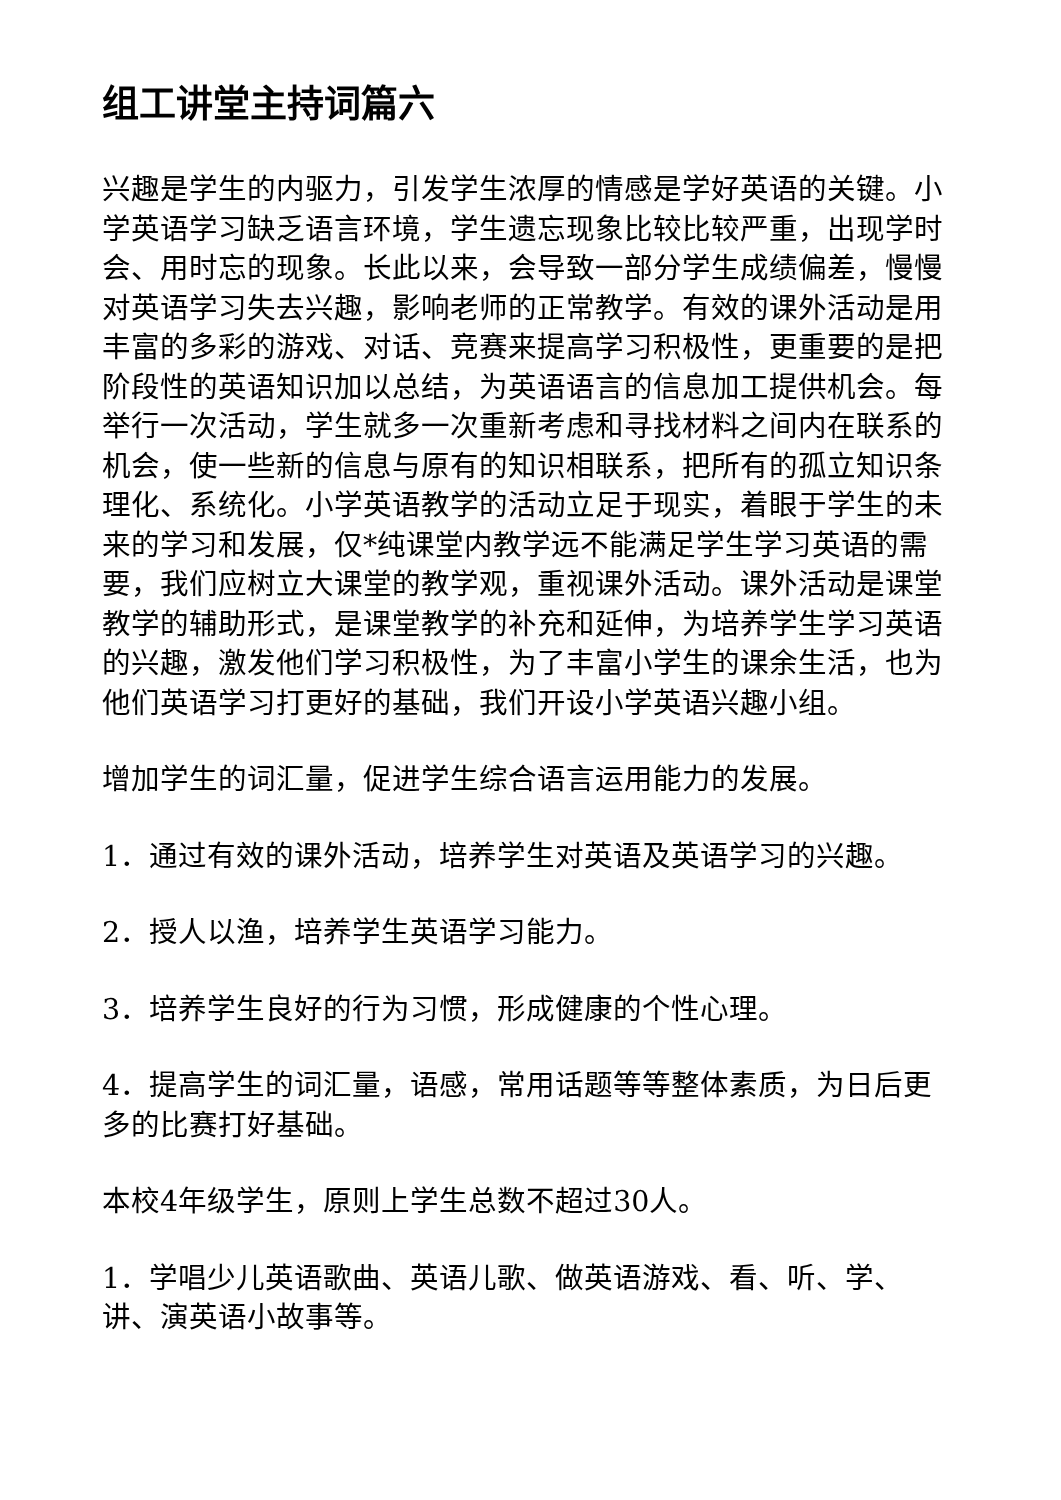组工讲堂主持词篇六
兴趣是学生的内驱力，引发学生浓厚的情感是学好英语的关键。小学英语学习缺乏语言环境，学生遗忘现象比较比较严重，出现学时会、用时忘的现象。长此以来，会导致一部分学生成绩偏差，慢慢对英语学习失去兴趣，影响老师的正常教学。有效的课外活动是用丰富的多彩的游戏、对话、竞赛来提高学习积极性，更重要的是把阶段性的英语知识加以总结，为英语语言的信息加工提供机会。每举行一次活动，学生就多一次重新考虑和寻找材料之间内在联系的机会，使一些新的信息与原有的知识相联系，把所有的孤立知识条理化、系统化。小学英语教学的活动立足于现实，着眼于学生的未来的学习和发展，仅*纯课堂内教学远不能满足学生学习英语的需要，我们应树立大课堂的教学观，重视课外活动。课外活动是课堂教学的辅助形式，是课堂教学的补充和延伸，为培养学生学习英语的兴趣，激发他们学习积极性，为了丰富小学生的课余生活，也为他们英语学习打更好的基础，我们开设小学英语兴趣小组。
增加学生的词汇量，促进学生综合语言运用能力的发展。
1．通过有效的课外活动，培养学生对英语及英语学习的兴趣。
2．授人以渔，培养学生英语学习能力。
3．培养学生良好的行为习惯，形成健康的个性心理。
4．提高学生的词汇量，语感，常用话题等等整体素质，为日后更多的比赛打好基础。
本校4年级学生，原则上学生总数不超过30人。
1．学唱少儿英语歌曲、英语儿歌、做英语游戏、看、听、学、讲、演英语小故事等。